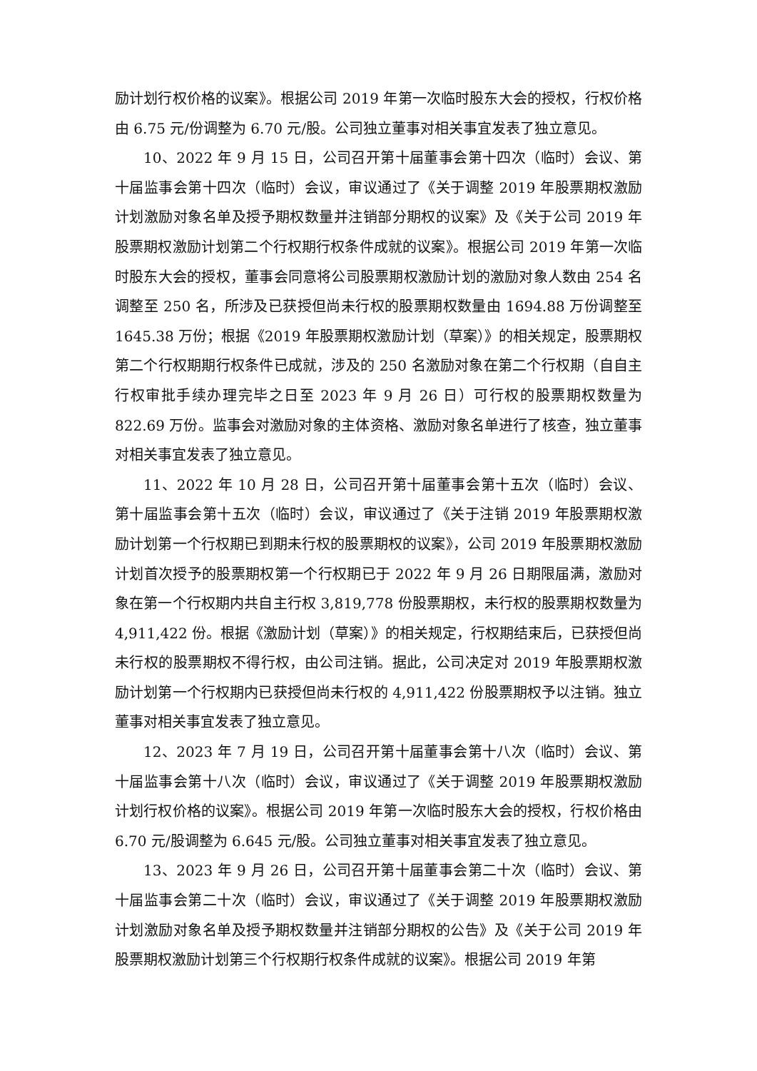励计划行权价格的议案》。根据公司 2019 年第一次临时股东大会的授权，行权价格由 6.75 元/份调整为 6.70 元/股。公司独立董事对相关事宜发表了独立意见。
10、2022 年 9 月 15 日，公司召开第十届董事会第十四次（临时）会议、第十届监事会第十四次（临时）会议，审议通过了《关于调整 2019 年股票期权激励计划激励对象名单及授予期权数量并注销部分期权的议案》及《关于公司 2019 年股票期权激励计划第二个行权期行权条件成就的议案》。根据公司 2019 年第一次临时股东大会的授权，董事会同意将公司股票期权激励计划的激励对象人数由 254 名调整至 250 名，所涉及已获授但尚未行权的股票期权数量由 1694.88 万份调整至 1645.38 万份；根据《2019 年股票期权激励计划（草案）》的相关规定，股票期权第二个行权期期行权条件已成就，涉及的 250 名激励对象在第二个行权期（自自主行权审批手续办理完毕之日至 2023 年 9 月 26 日）可行权的股票期权数量为 822.69 万份。监事会对激励对象的主体资格、激励对象名单进行了核查，独立董事对相关事宜发表了独立意见。
11、2022 年 10 月 28 日，公司召开第十届董事会第十五次（临时）会议、第十届监事会第十五次（临时）会议，审议通过了《关于注销 2019 年股票期权激励计划第一个行权期已到期未行权的股票期权的议案》，公司 2019 年股票期权激励计划首次授予的股票期权第一个行权期已于 2022 年 9 月 26 日期限届满，激励对象在第一个行权期内共自主行权 3,819,778 份股票期权，未行权的股票期权数量为 4,911,422 份。根据《激励计划（草案）》的相关规定，行权期结束后，已获授但尚未行权的股票期权不得行权，由公司注销。据此，公司决定对 2019 年股票期权激励计划第一个行权期内已获授但尚未行权的 4,911,422 份股票期权予以注销。独立董事对相关事宜发表了独立意见。
12、2023 年 7 月 19 日，公司召开第十届董事会第十八次（临时）会议、第十届监事会第十八次（临时）会议，审议通过了《关于调整 2019 年股票期权激励计划行权价格的议案》。根据公司 2019 年第一次临时股东大会的授权，行权价格由 6.70 元/股调整为 6.645 元/股。公司独立董事对相关事宜发表了独立意见。
13、2023 年 9 月 26 日，公司召开第十届董事会第二十次（临时）会议、第十届监事会第二十次（临时）会议，审议通过了《关于调整 2019 年股票期权激励计划激励对象名单及授予期权数量并注销部分期权的公告》及《关于公司 2019 年股票期权激励计划第三个行权期行权条件成就的议案》。根据公司 2019 年第